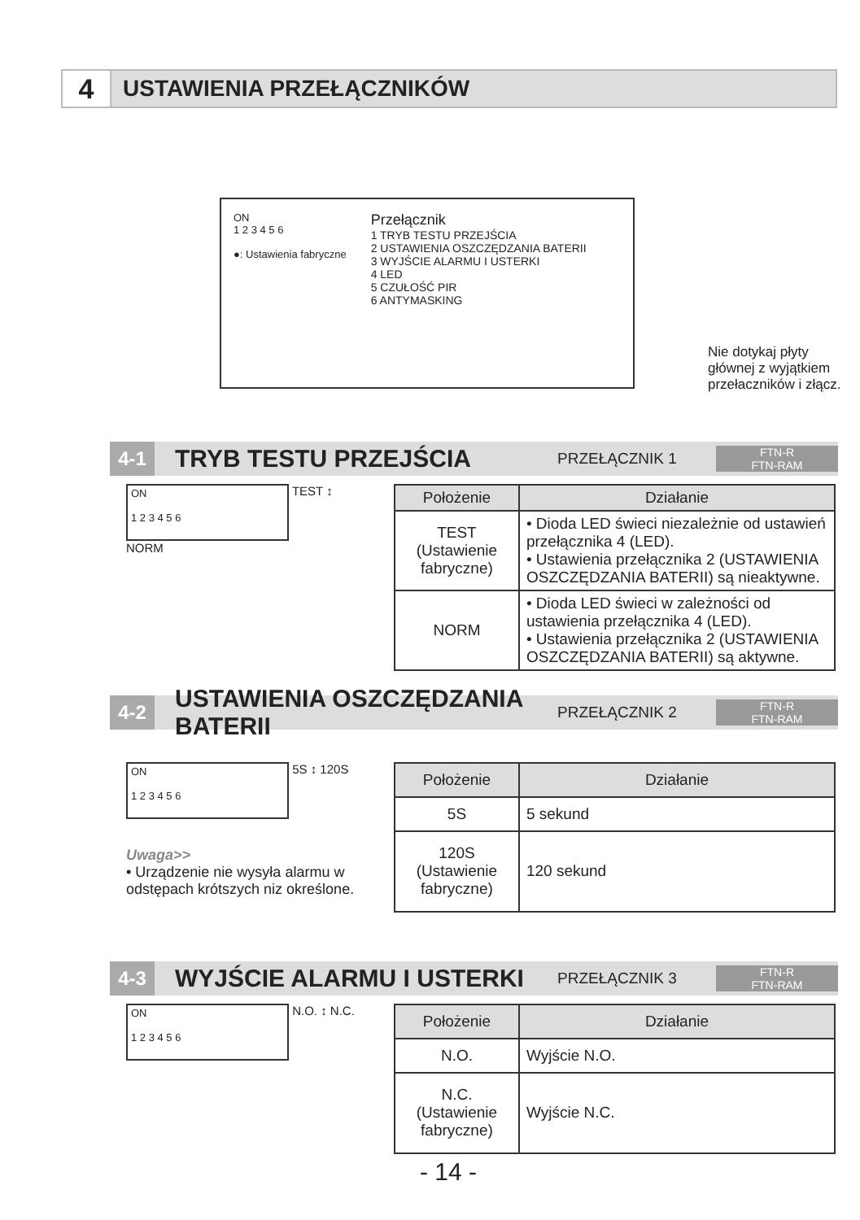4
USTAWIENIA PRZEŁĄCZNIKÓW
ON
1 2 3 4 5 6
●: Ustawienia fabryczne
Przełącznik
1 TRYB TESTU PRZEJŚCIA
2 USTAWIENIA OSZCZĘDZANIA BATERII
3 WYJŚCIE ALARMU I USTERKI
4 LED
5 CZUŁOŚĆ PIR
6 ANTYMASKING
Nie dotykaj płyty głównej z wyjątkiem przełaczników i złącz.
4-1
TRYB TESTU PRZEJŚCIA
PRZEŁĄCZNIK 1
FTN-R
FTN-RAM
ON
1 2 3 4 5 6
TEST ↕ NORM
| Położenie | Działanie |
| --- | --- |
| TEST (Ustawienie fabryczne) | • Dioda LED świeci niezależnie od ustawień przełącznika 4 (LED). • Ustawienia przełącznika 2 (USTAWIENIA OSZCZĘDZANIA BATERII) są nieaktywne. |
| NORM | • Dioda LED świeci w zależności od ustawienia przełącznika 4 (LED). • Ustawienia przełącznika 2 (USTAWIENIA OSZCZĘDZANIA BATERII) są aktywne. |
4-2
USTAWIENIA OSZCZĘDZANIA BATERII
PRZEŁĄCZNIK 2
FTN-R
FTN-RAM
ON
1 2 3 4 5 6
5S ↕ 120S
Uwaga>>
• Urządzenie nie wysyła alarmu w odstępach krótszych niz określone.
| Położenie | Działanie |
| --- | --- |
| 5S | 5 sekund |
| 120S (Ustawienie fabryczne) | 120 sekund |
4-3
WYJŚCIE ALARMU I USTERKI
PRZEŁĄCZNIK 3
FTN-R
FTN-RAM
ON
1 2 3 4 5 6
N.O. ↕ N.C.
| Położenie | Działanie |
| --- | --- |
| N.O. | Wyjście N.O. |
| N.C. (Ustawienie fabryczne) | Wyjście N.C. |
- 14 -